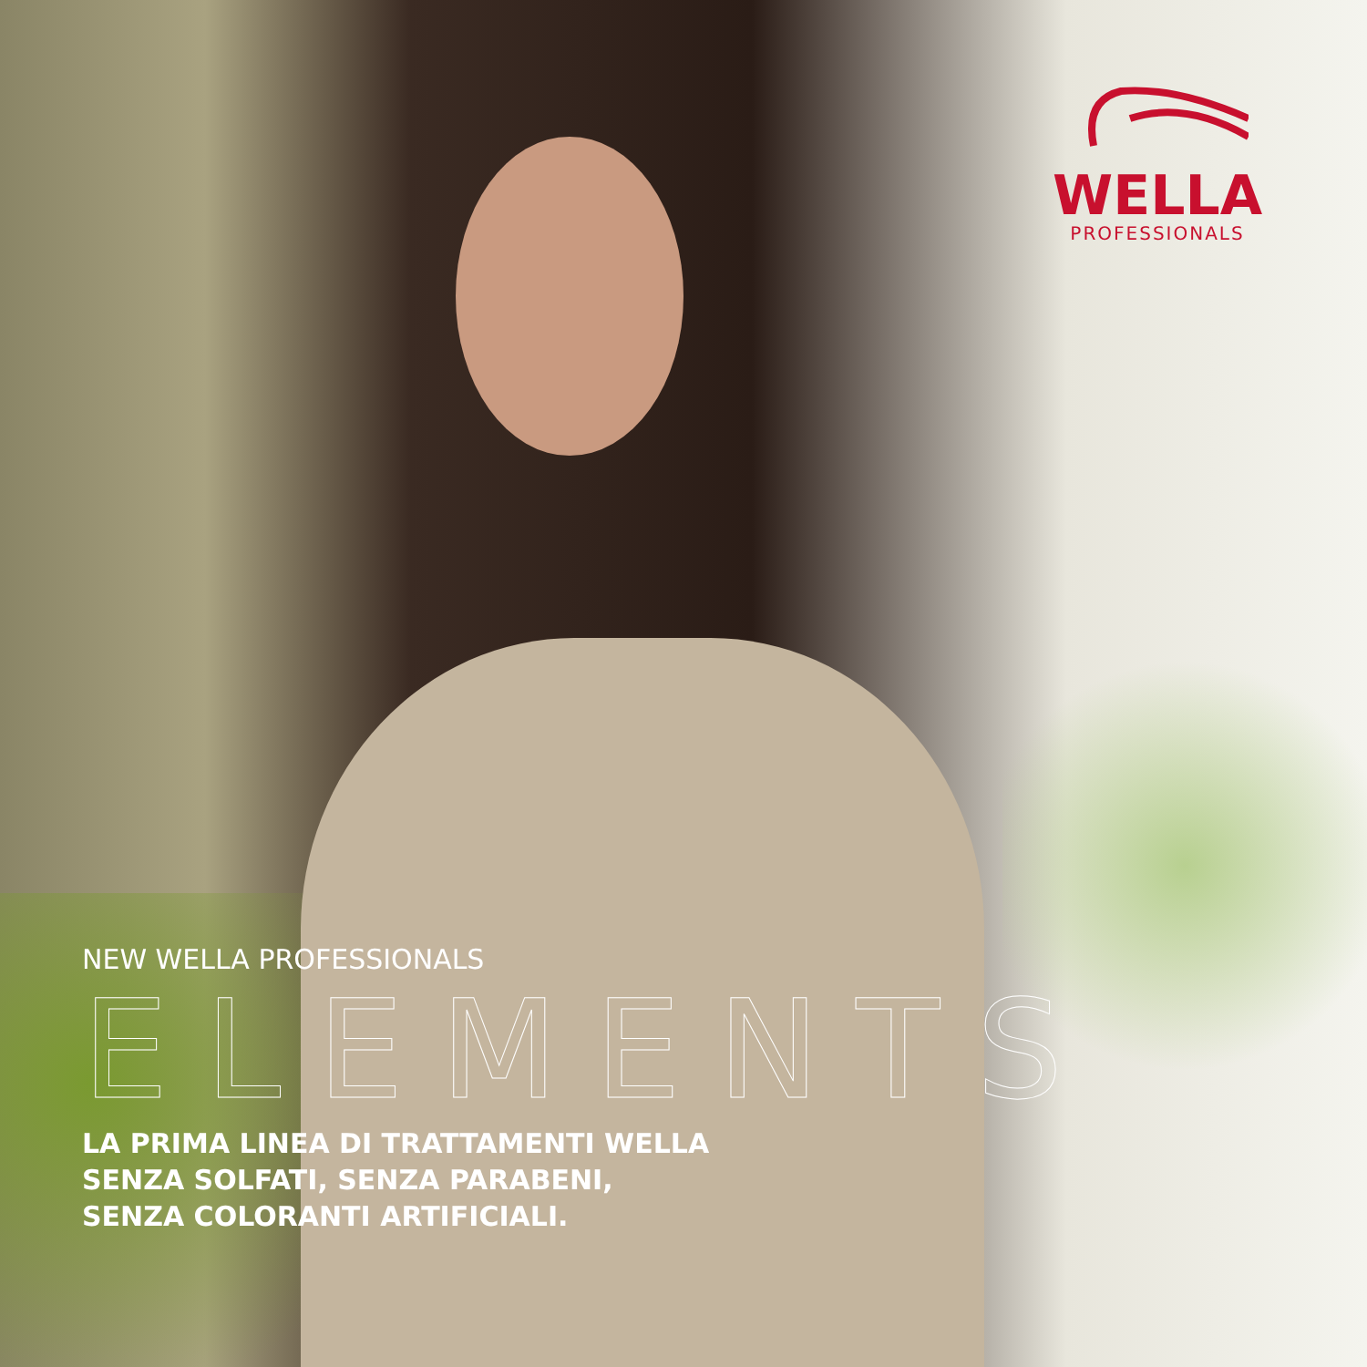WELLA
PROFESSIONALS
NEW WELLA PROFESSIONALS
ELEMENTS
LA PRIMA LINEA DI TRATTAMENTI WELLA
SENZA SOLFATI, SENZA PARABENI,
SENZA COLORANTI ARTIFICIALI.